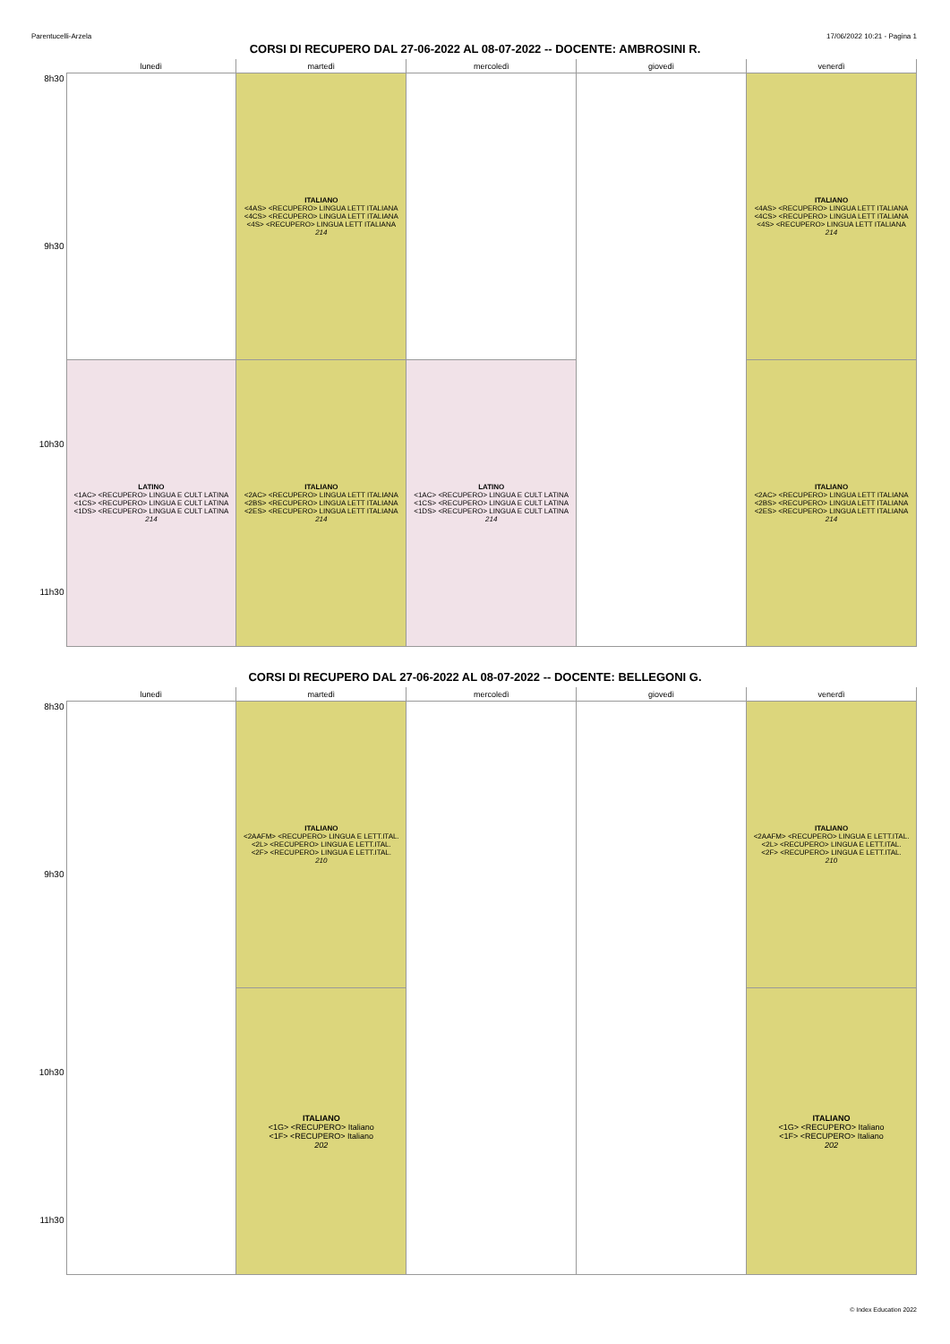Parentucelli-Arzela 17/06/2022 10:21 - Pagina 1
CORSI DI RECUPERO DAL 27-06-2022 AL 08-07-2022 -- DOCENTE: AMBROSINI R.
| | lunedì | martedì | mercoledì | giovedì | venerdì |
| --- | --- | --- | --- | --- | --- |
| 8h30 9h30 | | ITALIANO <4AS> <RECUPERO> LINGUA LETT ITALIANA <4CS> <RECUPERO> LINGUA LETT ITALIANA <4S> <RECUPERO> LINGUA LETT ITALIANA 214 | | | ITALIANO <4AS> <RECUPERO> LINGUA LETT ITALIANA <4CS> <RECUPERO> LINGUA LETT ITALIANA <4S> <RECUPERO> LINGUA LETT ITALIANA 214 |
| 10h30 11h30 | LATINO <1AC> <RECUPERO> LINGUA E CULT LATINA <1CS> <RECUPERO> LINGUA E CULT LATINA <1DS> <RECUPERO> LINGUA E CULT LATINA 214 | ITALIANO <2AC> <RECUPERO> LINGUA LETT ITALIANA <2BS> <RECUPERO> LINGUA LETT ITALIANA <2ES> <RECUPERO> LINGUA LETT ITALIANA 214 | LATINO <1AC> <RECUPERO> LINGUA E CULT LATINA <1CS> <RECUPERO> LINGUA E CULT LATINA <1DS> <RECUPERO> LINGUA E CULT LATINA 214 | | ITALIANO <2AC> <RECUPERO> LINGUA LETT ITALIANA <2BS> <RECUPERO> LINGUA LETT ITALIANA <2ES> <RECUPERO> LINGUA LETT ITALIANA 214 |
CORSI DI RECUPERO DAL 27-06-2022 AL 08-07-2022 -- DOCENTE: BELLEGONI G.
| | lunedì | martedì | mercoledì | giovedì | venerdì |
| --- | --- | --- | --- | --- | --- |
| 8h30 9h30 | | ITALIANO <2AAFM> <RECUPERO> LINGUA E LETT.ITAL. <2L> <RECUPERO> LINGUA E LETT.ITAL. <2F> <RECUPERO> LINGUA E LETT.ITAL. 210 | | | ITALIANO <2AAFM> <RECUPERO> LINGUA E LETT.ITAL. <2L> <RECUPERO> LINGUA E LETT.ITAL. <2F> <RECUPERO> LINGUA E LETT.ITAL. 210 |
| 10h30 11h30 | | ITALIANO <1G> <RECUPERO> Italiano <1F> <RECUPERO> Italiano 202 | | | ITALIANO <1G> <RECUPERO> Italiano <1F> <RECUPERO> Italiano 202 |
© Index Education 2022